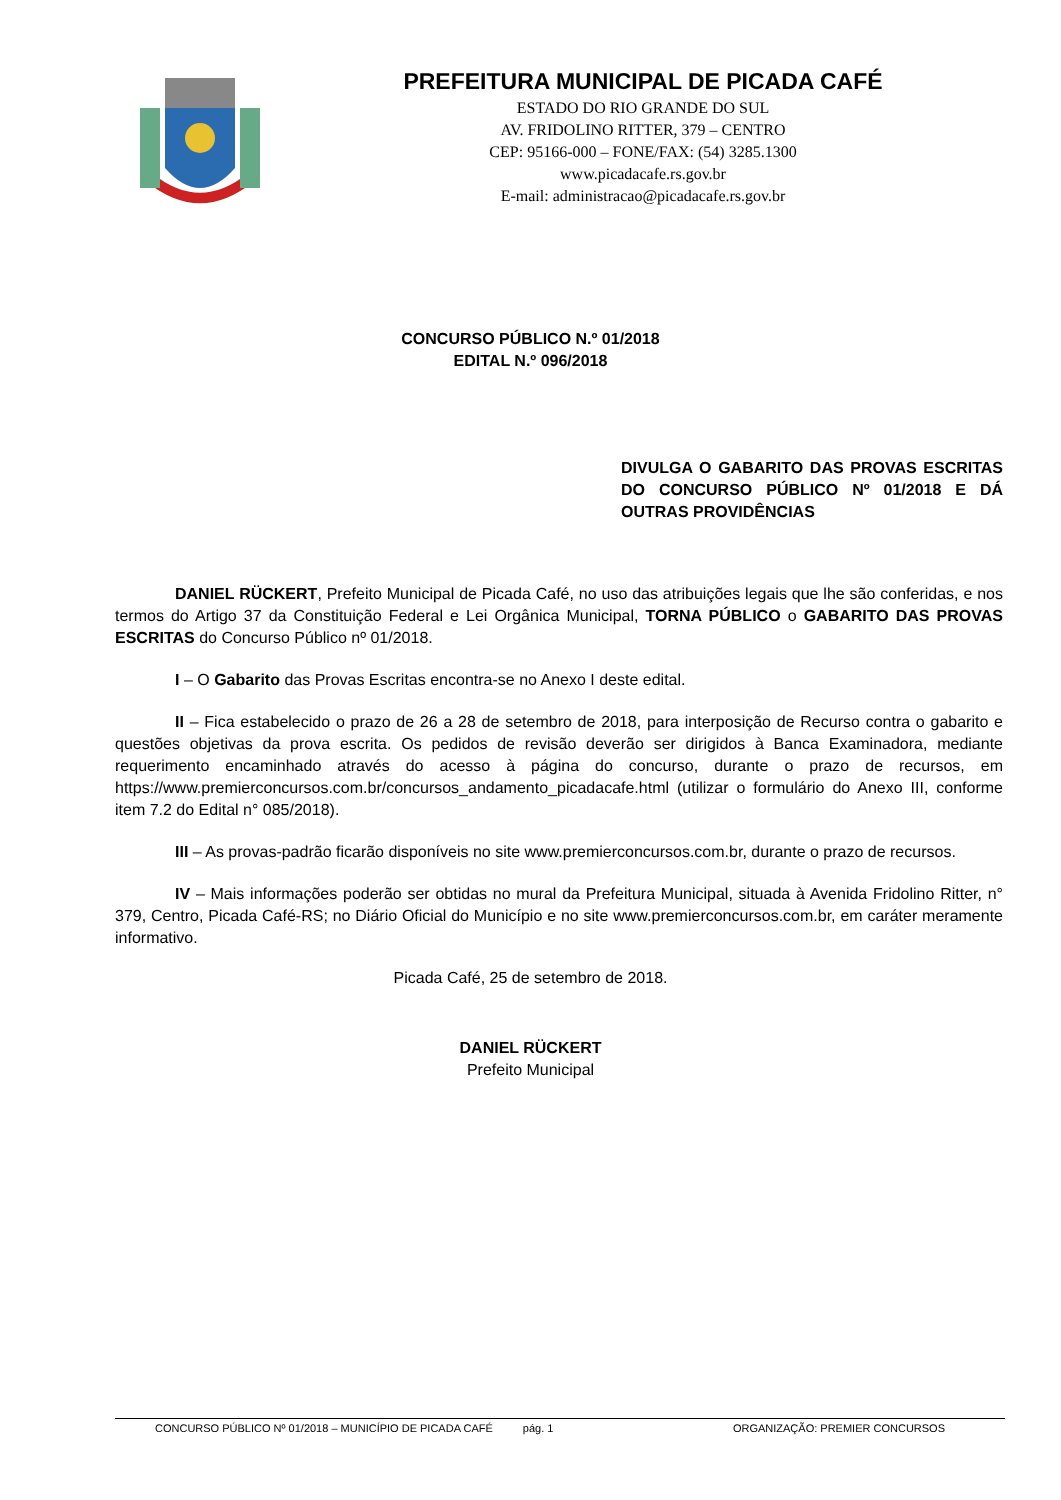PREFEITURA MUNICIPAL DE PICADA CAFÉ
ESTADO DO RIO GRANDE DO SUL
AV. FRIDOLINO RITTER, 379 – CENTRO
CEP: 95166-000 – FONE/FAX: (54) 3285.1300
www.picadacafe.rs.gov.br
E-mail: administracao@picadacafe.rs.gov.br
CONCURSO PÚBLICO N.º 01/2018
EDITAL N.º 096/2018
DIVULGA O GABARITO DAS PROVAS ESCRITAS DO CONCURSO PÚBLICO Nº 01/2018 E DÁ OUTRAS PROVIDÊNCIAS
DANIEL RÜCKERT, Prefeito Municipal de Picada Café, no uso das atribuições legais que lhe são conferidas, e nos termos do Artigo 37 da Constituição Federal e Lei Orgânica Municipal, TORNA PÚBLICO o GABARITO DAS PROVAS ESCRITAS do Concurso Público nº 01/2018.
I – O Gabarito das Provas Escritas encontra-se no Anexo I deste edital.
II – Fica estabelecido o prazo de 26 a 28 de setembro de 2018, para interposição de Recurso contra o gabarito e questões objetivas da prova escrita. Os pedidos de revisão deverão ser dirigidos à Banca Examinadora, mediante requerimento encaminhado através do acesso à página do concurso, durante o prazo de recursos, em https://www.premierconcursos.com.br/concursos_andamento_picadacafe.html (utilizar o formulário do Anexo III, conforme item 7.2 do Edital n° 085/2018).
III – As provas-padrão ficarão disponíveis no site www.premierconcursos.com.br, durante o prazo de recursos.
IV – Mais informações poderão ser obtidas no mural da Prefeitura Municipal, situada à Avenida Fridolino Ritter, n° 379, Centro, Picada Café-RS; no Diário Oficial do Município e no site www.premierconcursos.com.br, em caráter meramente informativo.
Picada Café, 25 de setembro de 2018.
DANIEL RÜCKERT
Prefeito Municipal
CONCURSO PÚBLICO Nº 01/2018 – MUNICÍPIO DE PICADA CAFÉ pág. 1 ORGANIZAÇÃO: PREMIER CONCURSOS